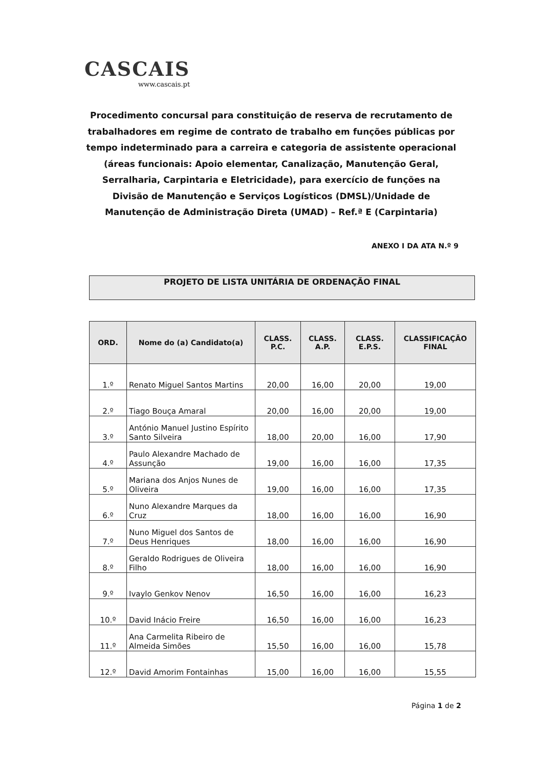CASCAIS
www.cascais.pt
Procedimento concursal para constituição de reserva de recrutamento de trabalhadores em regime de contrato de trabalho em funções públicas por tempo indeterminado para a carreira e categoria de assistente operacional (áreas funcionais: Apoio elementar, Canalização, Manutenção Geral, Serralharia, Carpintaria e Eletricidade), para exercício de funções na Divisão de Manutenção e Serviços Logísticos (DMSL)/Unidade de Manutenção de Administração Direta (UMAD) – Ref.ª E (Carpintaria)
ANEXO I DA ATA N.º 9
PROJETO DE LISTA UNITÁRIA DE ORDENAÇÃO FINAL
| ORD. | Nome do (a) Candidato(a) | CLASS. P.C. | CLASS. A.P. | CLASS. E.P.S. | CLASSIFICAÇÃO FINAL |
| --- | --- | --- | --- | --- | --- |
| 1.º | Renato Miguel Santos Martins | 20,00 | 16,00 | 20,00 | 19,00 |
| 2.º | Tiago Bouça Amaral | 20,00 | 16,00 | 20,00 | 19,00 |
| 3.º | António Manuel Justino Espírito Santo Silveira | 18,00 | 20,00 | 16,00 | 17,90 |
| 4.º | Paulo Alexandre Machado de Assunção | 19,00 | 16,00 | 16,00 | 17,35 |
| 5.º | Mariana dos Anjos Nunes de Oliveira | 19,00 | 16,00 | 16,00 | 17,35 |
| 6.º | Nuno Alexandre Marques da Cruz | 18,00 | 16,00 | 16,00 | 16,90 |
| 7.º | Nuno Miguel dos Santos de Deus Henriques | 18,00 | 16,00 | 16,00 | 16,90 |
| 8.º | Geraldo Rodrigues de Oliveira Filho | 18,00 | 16,00 | 16,00 | 16,90 |
| 9.º | Ivaylo Genkov Nenov | 16,50 | 16,00 | 16,00 | 16,23 |
| 10.º | David Inácio Freire | 16,50 | 16,00 | 16,00 | 16,23 |
| 11.º | Ana Carmelita Ribeiro de Almeida Simões | 15,50 | 16,00 | 16,00 | 15,78 |
| 12.º | David Amorim Fontainhas | 15,00 | 16,00 | 16,00 | 15,55 |
Página 1 de 2